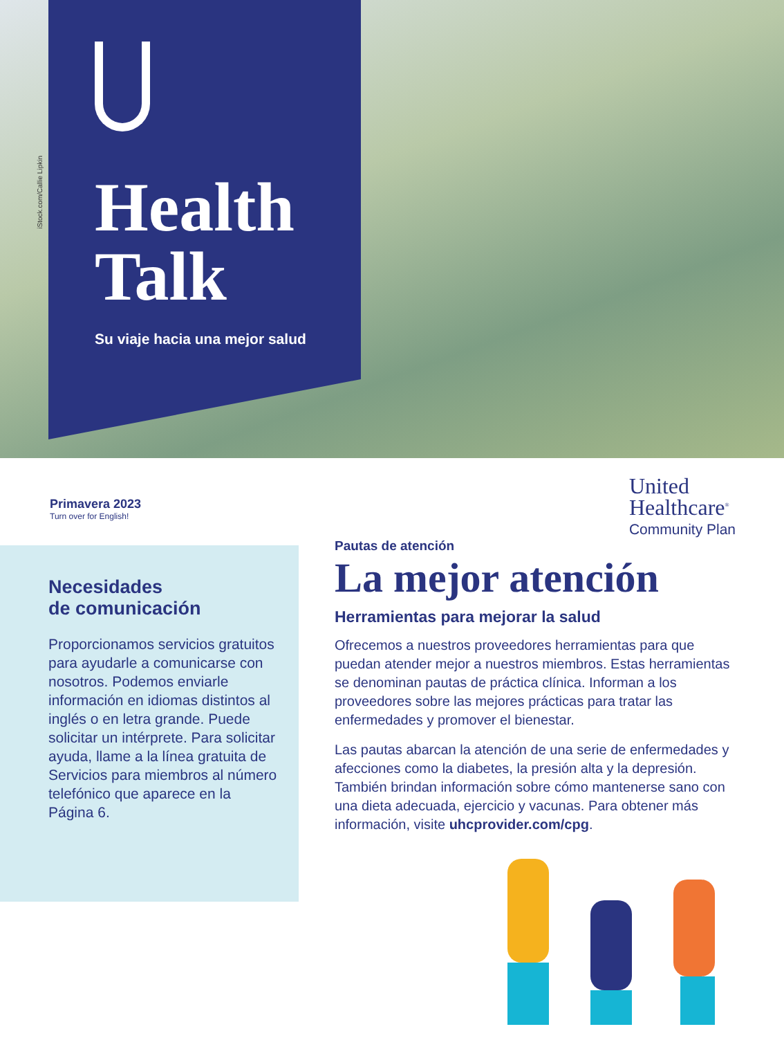iStock.com/Callie Lipkin
Health
Talk
Su viaje hacia una mejor salud
Primavera 2023
Turn over for English!
United
Healthcare<sup>®</sup>
Community Plan
Necesidades
de comunicación
Proporcionamos servicios gratuitos para ayudarle a comunicarse con nosotros. Podemos enviarle información en idiomas distintos al inglés o en letra grande. Puede solicitar un intérprete. Para solicitar ayuda, llame a la línea gratuita de Servicios para miembros al número telefónico que aparece en la Página 6.
Pautas de atención
La mejor atención
Herramientas para mejorar la salud
Ofrecemos a nuestros proveedores herramientas para que puedan atender mejor a nuestros miembros. Estas herramientas se denominan pautas de práctica clínica. Informan a los proveedores sobre las mejores prácticas para tratar las enfermedades y promover el bienestar.
Las pautas abarcan la atención de una serie de enfermedades y afecciones como la diabetes, la presión alta y la depresión. También brindan información sobre cómo mantenerse sano con una dieta adecuada, ejercicio y vacunas. Para obtener más información, visite uhcprovider.com/cpg.